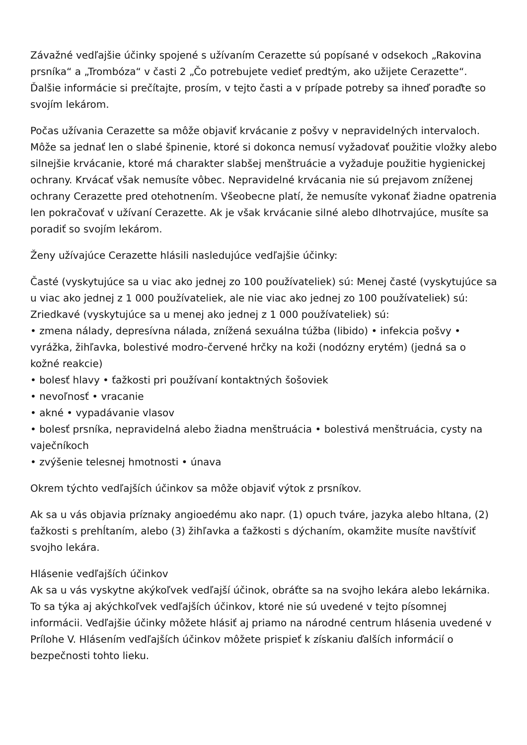Závažné vedľajšie účinky spojené s užívaním Cerazette sú popísané v odsekoch „Rakovina prsníka“ a „Trombóza“ v časti 2 „Čo potrebujete vedieť predtým, ako užijete Cerazette“. Ďalšie informácie si prečítajte, prosím, v tejto časti a v prípade potreby sa ihneď poraďte so svojím lekárom.
Počas užívania Cerazette sa môže objaviť krvácanie z pošvy v nepravidelných intervaloch. Môže sa jednať len o slabé špinenie, ktoré si dokonca nemusí vyžadovať použitie vložky alebo silnejšie krvácanie, ktoré má charakter slabšej menštruácie a vyžaduje použitie hygienickej ochrany. Krvácať však nemusíte vôbec. Nepravidelné krvácania nie sú prejavom zníženej ochrany Cerazette pred otehotnením. Všeobecne platí, že nemusíte vykonať žiadne opatrenia len pokračovať v užívaní Cerazette. Ak je však krvácanie silné alebo dlhotrvajúce, musíte sa poradiť so svojím lekárom.
Ženy užívajúce Cerazette hlásili nasledujúce vedľajšie účinky:
Časté (vyskytujúce sa u viac ako jednej zo 100 používateliek) sú: Menej časté (vyskytujúce sa u viac ako jednej z 1 000 používateliek, ale nie viac ako jednej zo 100 používateliek) sú: Zriedkavé (vyskytujúce sa u menej ako jednej z 1 000 používateliek) sú:
• zmena nálady, depresívna nálada, znížená sexuálna túžba (libido) • infekcia pošvy • vyrážka, žihľavka, bolestivé modro-červené hrčky na koži (nodózny erytém) (jedná sa o kožné reakcie)
• bolesť hlavy • ťažkosti pri používaní kontaktných šošoviek
• nevoľnosť • vracanie
• akné • vypadávanie vlasov
• bolesť prsníka, nepravidelná alebo žiadna menštruácia • bolestivá menštruácia, cysty na vaječníkoch
• zvýšenie telesnej hmotnosti • únava
Okrem týchto vedľajších účinkov sa môže objaviť výtok z prsníkov.
Ak sa u vás objavia príznaky angioedému ako napr. (1) opuch tváre, jazyka alebo hltana, (2) ťažkosti s prehĺtaním, alebo (3) žihľavka a ťažkosti s dýchaním, okamžite musíte navštíviť svojho lekára.
Hlásenie vedľajších účinkov
Ak sa u vás vyskytne akýkoľvek vedľajší účinok, obráťte sa na svojho lekára alebo lekárnika. To sa týka aj akýchkoľvek vedľajších účinkov, ktoré nie sú uvedené v tejto písomnej informácii. Vedľajšie účinky môžete hlásiť aj priamo na národné centrum hlásenia uvedené v Prílohe V. Hlásením vedľajších účinkov môžete prispieť k získaniu ďalších informácií o bezpečnosti tohto lieku.